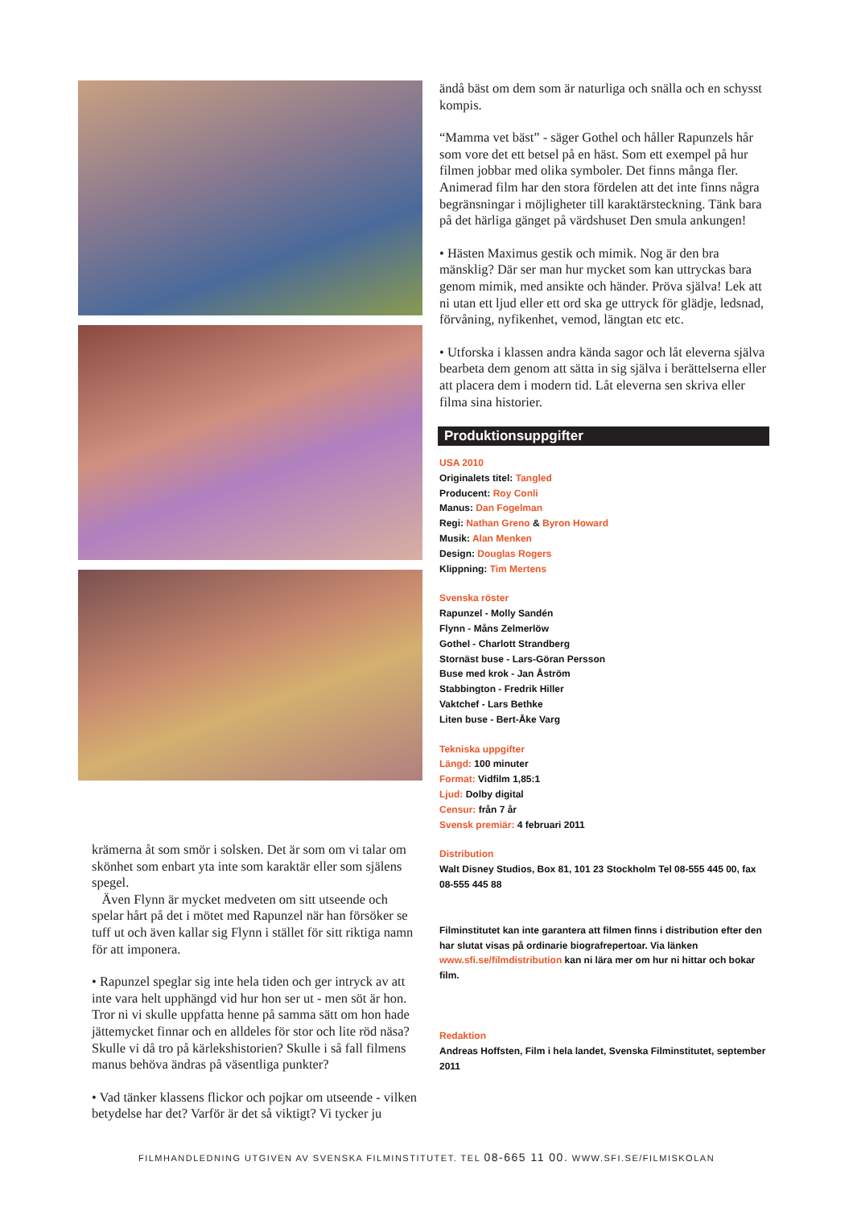krämerna åt som smör i solsken. Det är som om vi talar om skönhet som enbart yta inte som karaktär eller som själens spegel.
Även Flynn är mycket medveten om sitt utseende och spelar hårt på det i mötet med Rapunzel när han försöker se tuff ut och även kallar sig Flynn i stället för sitt riktiga namn för att imponera.
• Rapunzel speglar sig inte hela tiden och ger intryck av att inte vara helt upphängd vid hur hon ser ut - men söt är hon. Tror ni vi skulle uppfatta henne på samma sätt om hon hade jättemycket finnar och en alldeles för stor och lite röd näsa? Skulle vi då tro på kärlekshistorien? Skulle i så fall filmens manus behöva ändras på väsentliga punkter?
• Vad tänker klassens flickor och pojkar om utseende - vilken betydelse har det? Varför är det så viktigt? Vi tycker ju
ändå bäst om dem som är naturliga och snälla och en schysst kompis.
“Mamma vet bäst” - säger Gothel och håller Rapunzels hår som vore det ett betsel på en häst. Som ett exempel på hur filmen jobbar med olika symboler. Det finns många fler. Animerad film har den stora fördelen att det inte finns några begränsningar i möjligheter till karaktärsteckning. Tänk bara på det härliga gänget på värdshuset Den smula ankungen!
• Hästen Maximus gestik och mimik. Nog är den bra mänsklig? Där ser man hur mycket som kan uttryckas bara genom mimik, med ansikte och händer. Pröva själva! Lek att ni utan ett ljud eller ett ord ska ge uttryck för glädje, ledsnad, förvåning, nyfikenhet, vemod, längtan etc etc.
• Utforska i klassen andra kända sagor och låt eleverna själva bearbeta dem genom att sätta in sig själva i berättelserna eller att placera dem i modern tid. Låt eleverna sen skriva eller filma sina historier.
Produktionsuppgifter
USA 2010
Originalets titel: Tangled
Producent: Roy Conli
Manus: Dan Fogelman
Regi: Nathan Greno & Byron Howard
Musik: Alan Menken
Design: Douglas Rogers
Klippning: Tim Mertens
Svenska röster
Rapunzel - Molly Sandén
Flynn - Måns Zelmerlöw
Gothel - Charlott Strandberg
Stornäst buse - Lars-Göran Persson
Buse med krok - Jan Åström
Stabbington - Fredrik Hiller
Vaktchef - Lars Bethke
Liten buse - Bert-Åke Varg
Tekniska uppgifter
Längd: 100 minuter
Format: Vidfilm 1,85:1
Ljud: Dolby digital
Censur: från 7 år
Svensk premiär: 4 februari 2011
Distribution
Walt Disney Studios, Box 81, 101 23 Stockholm Tel 08-555 445 00, fax 08-555 445 88
Filminstitutet kan inte garantera att filmen finns i distribution efter den har slutat visas på ordinarie biografrepertoar. Via länken www.sfi.se/filmdistribution kan ni lära mer om hur ni hittar och bokar film.
Redaktion
Andreas Hoffsten, Film i hela landet, Svenska Filminstitutet, september 2011
FILMHANDLEDNING UTGIVEN AV SVENSKA FILMINSTITUTET. TEL 08-665 11 00. WWW.SFI.SE/FILMISKOLAN